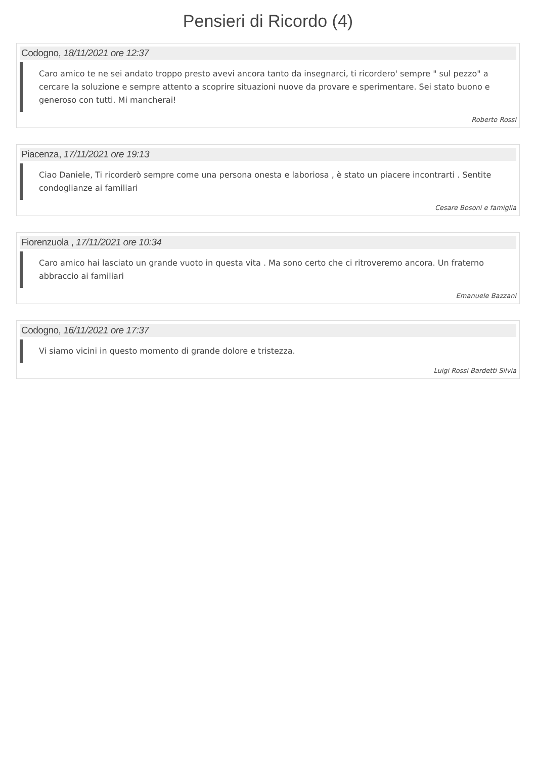Pensieri di Ricordo (4)
Codogno, 18/11/2021 ore 12:37
Caro amico te ne sei andato troppo presto avevi ancora tanto da insegnarci, ti ricordero' sempre " sul pezzo" a cercare la soluzione e sempre attento a scoprire situazioni nuove da provare e sperimentare. Sei stato buono e generoso con tutti. Mi mancherai!
Roberto Rossi
Piacenza, 17/11/2021 ore 19:13
Ciao Daniele, Ti ricorderò sempre come una persona onesta e laboriosa , è stato un piacere incontrarti . Sentite condoglianze ai familiari
Cesare Bosoni e famiglia
Fiorenzuola , 17/11/2021 ore 10:34
Caro amico hai lasciato un grande vuoto in questa vita . Ma sono certo che ci ritroveremo ancora. Un fraterno abbraccio ai familiari
Emanuele Bazzani
Codogno, 16/11/2021 ore 17:37
Vi siamo vicini in questo momento di grande dolore e tristezza.
Luigi Rossi Bardetti Silvia